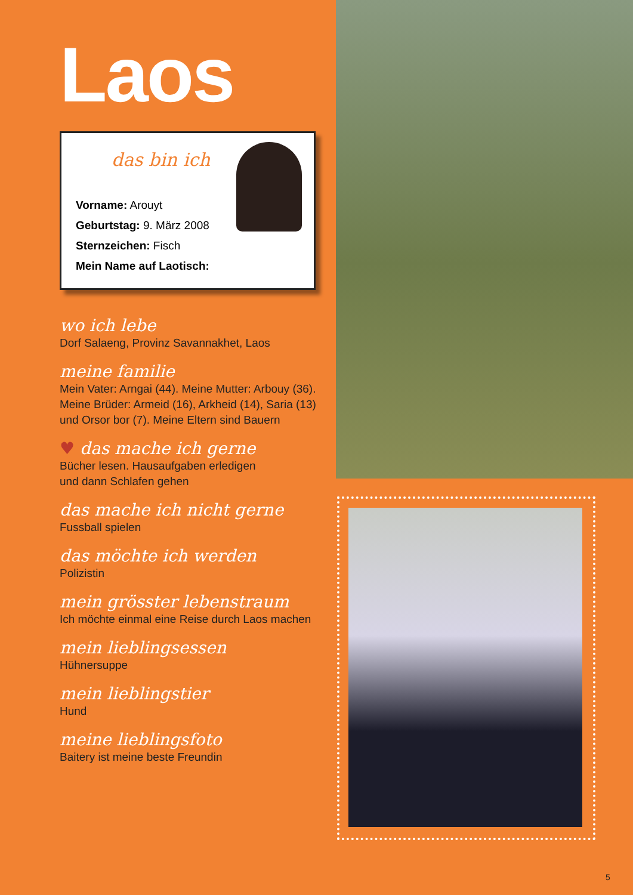Laos
das bin ich
Vorname: Arouyt
Geburtstag: 9. März 2008
Sternzeichen: Fisch
Mein Name auf Laotisch:
wo ich lebe
Dorf Salaeng, Provinz Savannakhet, Laos
meine familie
Mein Vater: Arngai (44). Meine Mutter: Arbouy (36). Meine Brüder: Armeid (16), Arkheid (14), Saria (13) und Orsor bor (7). Meine Eltern sind Bauern
♥ das mache ich gerne
Bücher lesen. Hausaufgaben erledigen
und dann Schlafen gehen
das mache ich nicht gerne
Fussball spielen
das möchte ich werden
Polizistin
mein grösster lebenstraum
Ich möchte einmal eine Reise durch Laos machen
mein lieblingsessen
Hühnersuppe
mein lieblingstier
Hund
meine lieblingsfoto
Baitery ist meine beste Freundin
5